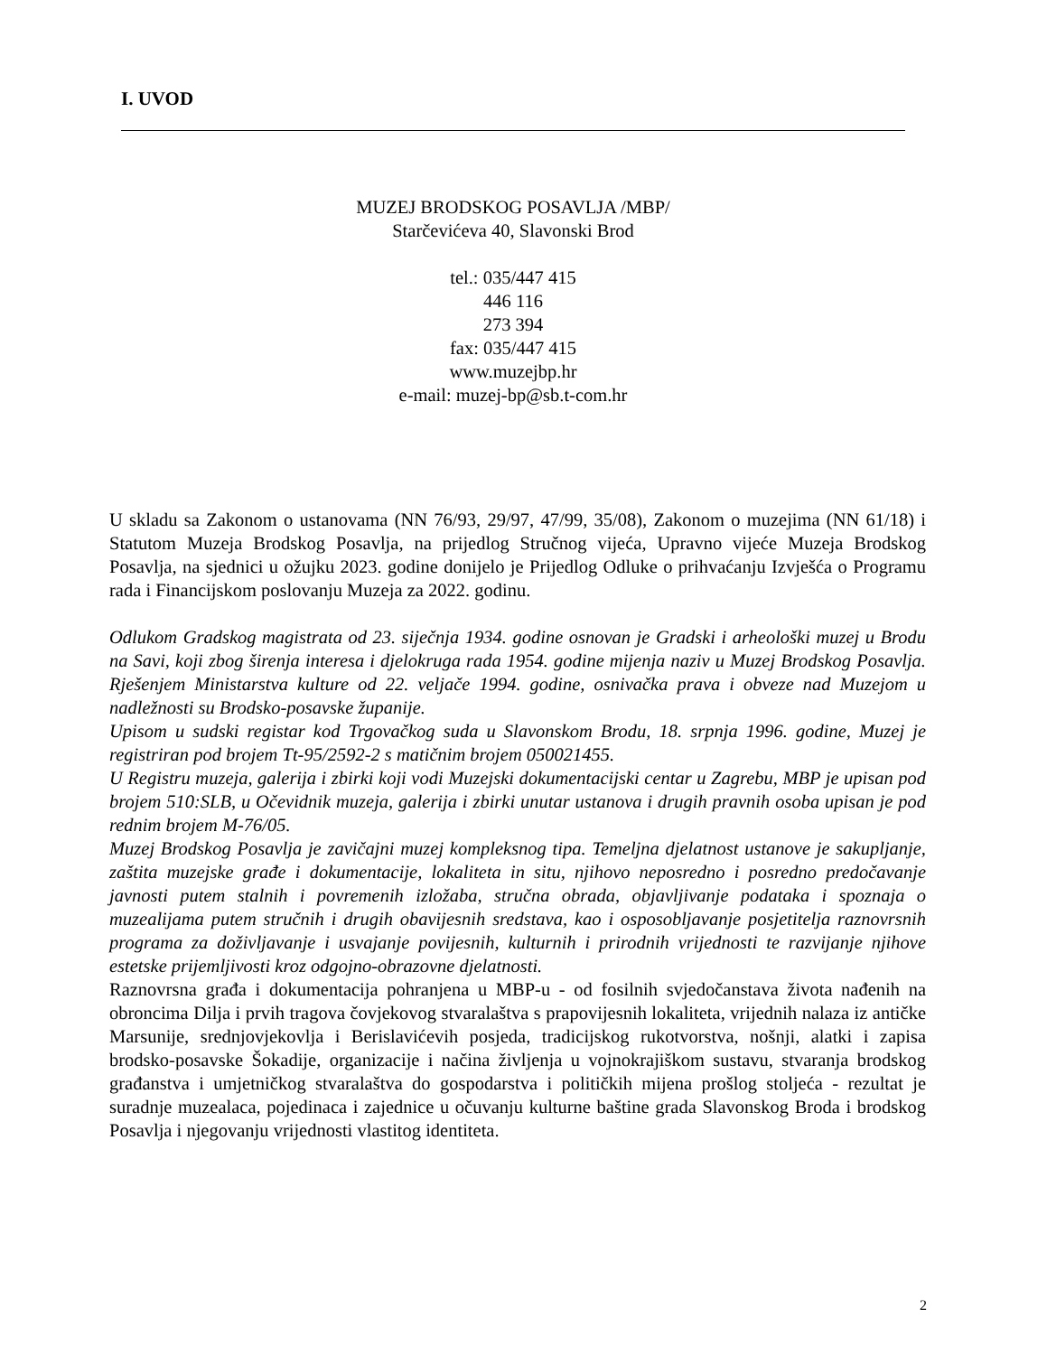I. UVOD
MUZEJ BRODSKOG POSAVLJA /MBP/
Starčevićeva 40, Slavonski Brod
tel.: 035/447 415
446 116
273 394
fax: 035/447 415
www.muzejbp.hr
e-mail: muzej-bp@sb.t-com.hr
U skladu sa Zakonom o ustanovama (NN 76/93, 29/97, 47/99, 35/08), Zakonom o muzejima (NN 61/18) i Statutom Muzeja Brodskog Posavlja, na prijedlog Stručnog vijeća, Upravno vijeće Muzeja Brodskog Posavlja, na sjednici u ožujku 2023. godine donijelo je Prijedlog Odluke o prihvaćanju Izvješća o Programu rada i Financijskom poslovanju Muzeja za 2022. godinu.
Odlukom Gradskog magistrata od 23. siječnja 1934. godine osnovan je Gradski i arheološki muzej u Brodu na Savi, koji zbog širenja interesa i djelokruga rada 1954. godine mijenja naziv u Muzej Brodskog Posavlja. Rješenjem Ministarstva kulture od 22. veljače 1994. godine, osnivačka prava i obveze nad Muzejom u nadležnosti su Brodsko-posavske županije.
Upisom u sudski registar kod Trgovačkog suda u Slavonskom Brodu, 18. srpnja 1996. godine, Muzej je registriran pod brojem Tt-95/2592-2 s matičnim brojem 050021455.
U Registru muzeja, galerija i zbirki koji vodi Muzejski dokumentacijski centar u Zagrebu, MBP je upisan pod brojem 510:SLB, u Očevidnik muzeja, galerija i zbirki unutar ustanova i drugih pravnih osoba upisan je pod rednim brojem M-76/05.
Muzej Brodskog Posavlja je zavičajni muzej kompleksnog tipa. Temeljna djelatnost ustanove je sakupljanje, zaštita muzejske građe i dokumentacije, lokaliteta in situ, njihovo neposredno i posredno predočavanje javnosti putem stalnih i povremenih izložaba, stručna obrada, objavljivanje podataka i spoznaja o muzealijama putem stručnih i drugih obavijesnih sredstava, kao i osposobljavanje posjetitelja raznovrsnih programa za doživljavanje i usvajanje povijesnih, kulturnih i prirodnih vrijednosti te razvijanje njihove estetske prijemljivosti kroz odgojno-obrazovne djelatnosti.
Raznovrsna građa i dokumentacija pohranjena u MBP-u - od fosilnih svjedočanstava života nađenih na obroncima Dilja i prvih tragova čovjekovog stvaralaštva s prapovijesnih lokaliteta, vrijednih nalaza iz antičke Marsunije, srednjovjekovlja i Berislavićevih posjeda, tradicijskog rukotvorstva, nošnji, alatki i zapisa brodsko-posavske Šokadije, organizacije i načina življenja u vojnokrajiškom sustavu, stvaranja brodskog građanstva i umjetničkog stvaralaštva do gospodarstva i političkih mijena prošlog stoljeća - rezultat je suradnje muzealaca, pojedinaca i zajednice u očuvanju kulturne baštine grada Slavonskog Broda i brodskog Posavlja i njegovanju vrijednosti vlastitog identiteta.
2